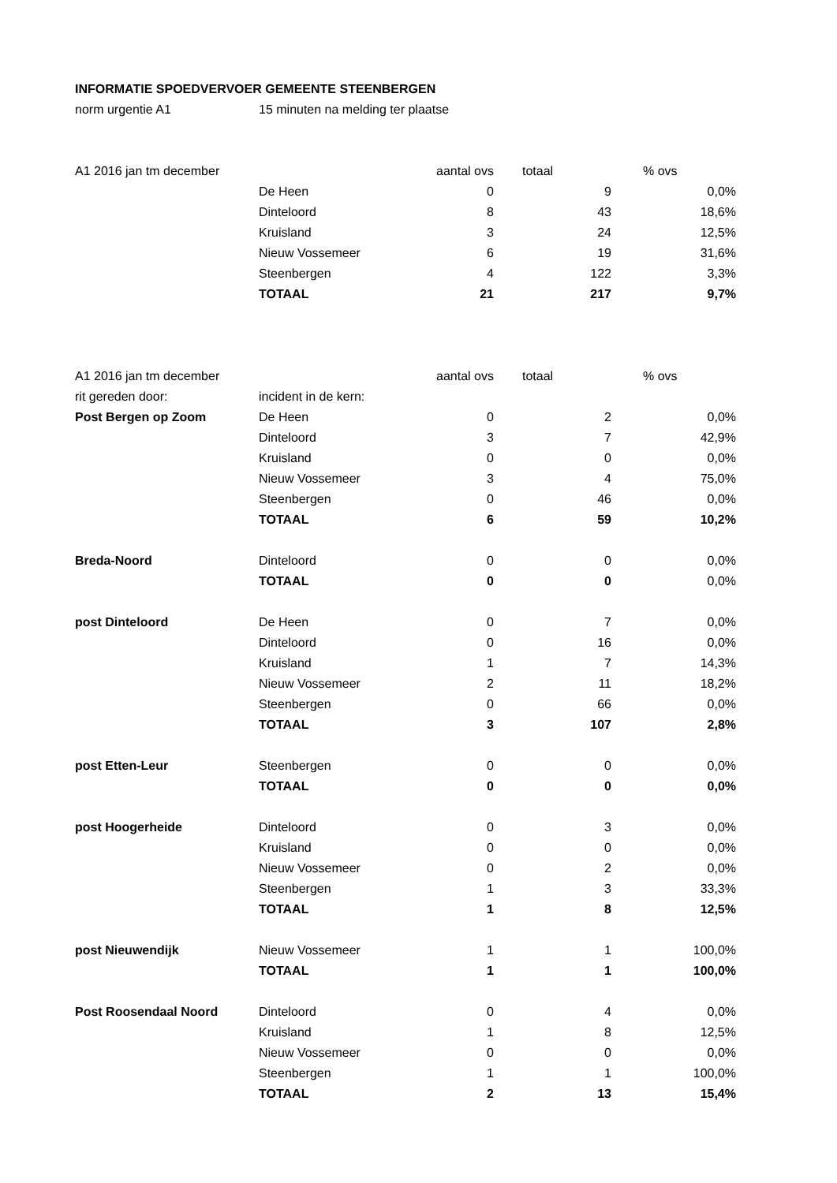| INFORMATIE SPOEDVERVOER GEMEENTE STEENBERGEN | | | | |
| norm urgentie A1 | 15 minuten na melding ter plaatse | | | |
| A1 2016 jan tm december | | aantal ovs | totaal | % ovs |
| | De Heen | 0 | 9 | 0,0% |
| | Dinteloord | 8 | 43 | 18,6% |
| | Kruisland | 3 | 24 | 12,5% |
| | Nieuw Vossemeer | 6 | 19 | 31,6% |
| | Steenbergen | 4 | 122 | 3,3% |
| | TOTAAL | 21 | 217 | 9,7% |
| A1 2016 jan tm december | | aantal ovs | totaal | % ovs |
| rit gereden door: | incident in de kern: | | | |
| Post Bergen op Zoom | De Heen | 0 | 2 | 0,0% |
| | Dinteloord | 3 | 7 | 42,9% |
| | Kruisland | 0 | 0 | 0,0% |
| | Nieuw Vossemeer | 3 | 4 | 75,0% |
| | Steenbergen | 0 | 46 | 0,0% |
| | TOTAAL | 6 | 59 | 10,2% |
| Breda-Noord | Dinteloord | 0 | 0 | 0,0% |
| | TOTAAL | 0 | 0 | 0,0% |
| post Dinteloord | De Heen | 0 | 7 | 0,0% |
| | Dinteloord | 0 | 16 | 0,0% |
| | Kruisland | 1 | 7 | 14,3% |
| | Nieuw Vossemeer | 2 | 11 | 18,2% |
| | Steenbergen | 0 | 66 | 0,0% |
| | TOTAAL | 3 | 107 | 2,8% |
| post Etten-Leur | Steenbergen | 0 | 0 | 0,0% |
| | TOTAAL | 0 | 0 | 0,0% |
| post Hoogerheide | Dinteloord | 0 | 3 | 0,0% |
| | Kruisland | 0 | 0 | 0,0% |
| | Nieuw Vossemeer | 0 | 2 | 0,0% |
| | Steenbergen | 1 | 3 | 33,3% |
| | TOTAAL | 1 | 8 | 12,5% |
| post Nieuwendijk | Nieuw Vossemeer | 1 | 1 | 100,0% |
| | TOTAAL | 1 | 1 | 100,0% |
| Post Roosendaal Noord | Dinteloord | 0 | 4 | 0,0% |
| | Kruisland | 1 | 8 | 12,5% |
| | Nieuw Vossemeer | 0 | 0 | 0,0% |
| | Steenbergen | 1 | 1 | 100,0% |
| | TOTAAL | 2 | 13 | 15,4% |